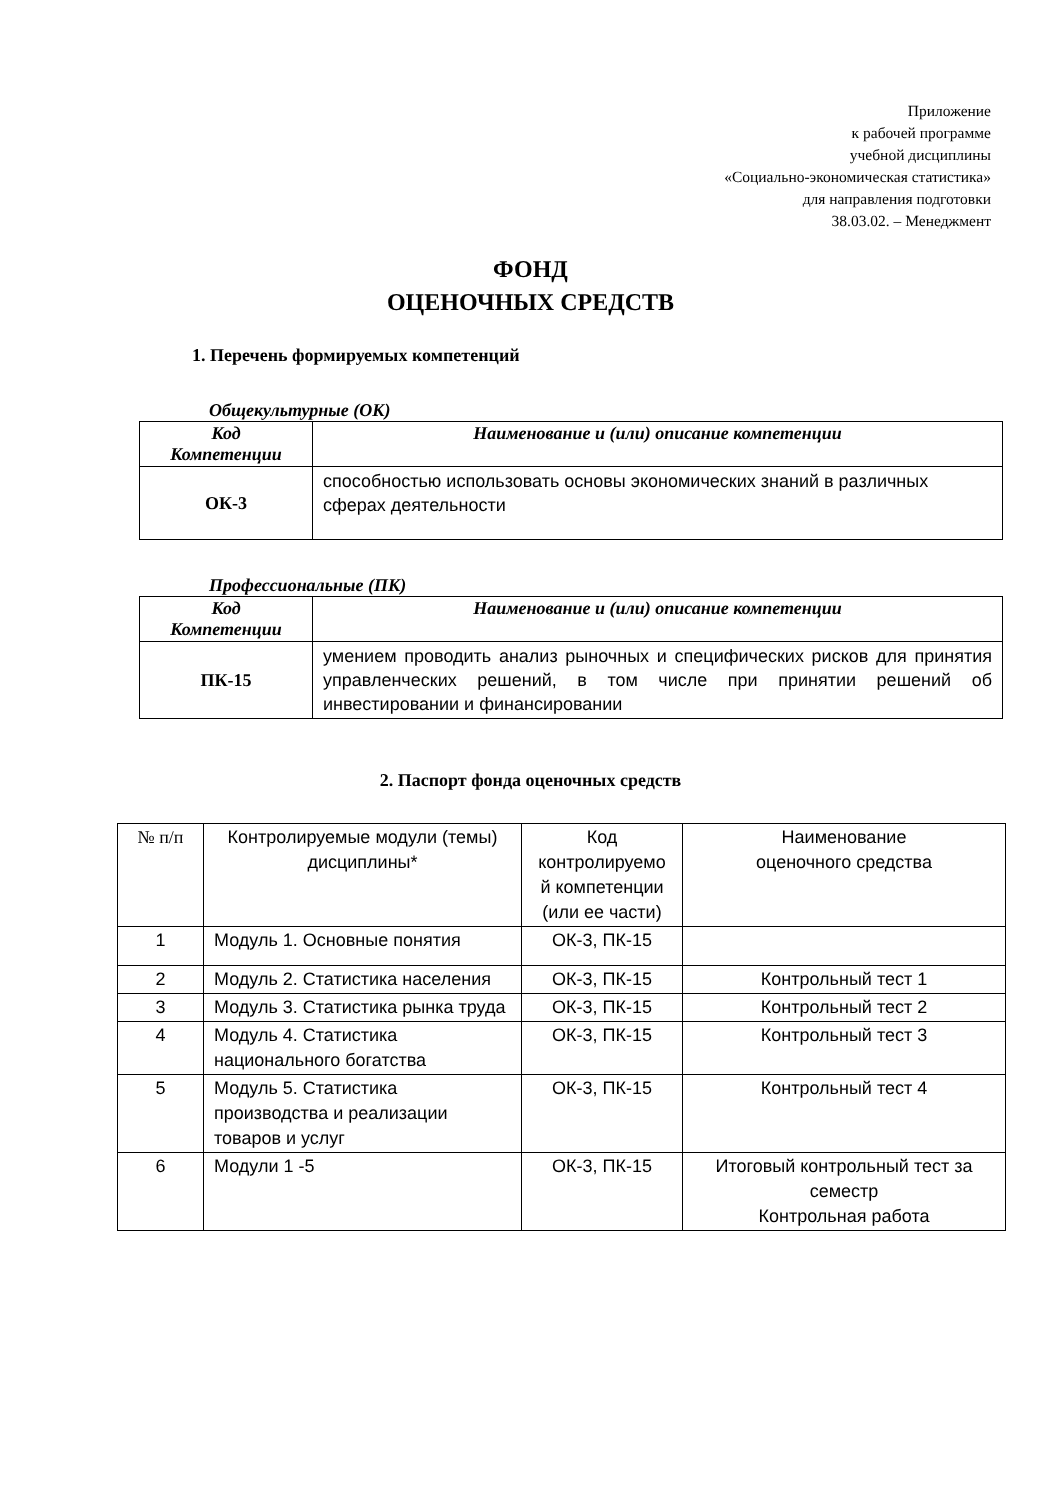Приложение
к рабочей программе
учебной дисциплины
«Социально-экономическая статистика»
для направления подготовки
38.03.02. – Менеджмент
ФОНД
ОЦЕНОЧНЫХ СРЕДСТВ
1. Перечень формируемых компетенций
Общекультурные (ОК)
| Код Компетенции | Наименование и (или) описание компетенции |
| --- | --- |
| ОК-3 | способностью использовать основы экономических знаний в различных сферах деятельности |
Профессиональные (ПК)
| Код Компетенции | Наименование и (или) описание компетенции |
| --- | --- |
| ПК-15 | умением проводить анализ рыночных и специфических рисков для принятия управленческих решений, в том числе при принятии решений об инвестировании и финансировании |
2. Паспорт фонда оценочных средств
| № п/п | Контролируемые модули (темы) дисциплины* | Код контролируемо й компетенции (или ее части) | Наименование оценочного средства |
| 1 | Модуль 1. Основные понятия | ОК-3, ПК-15 | |
| 2 | Модуль 2. Статистика населения | ОК-3, ПК-15 | Контрольный тест 1 |
| 3 | Модуль 3. Статистика рынка труда | ОК-3, ПК-15 | Контрольный тест 2 |
| 4 | Модуль 4. Статистика национального богатства | ОК-3, ПК-15 | Контрольный тест 3 |
| 5 | Модуль 5. Статистика производства и реализации товаров и услуг | ОК-3, ПК-15 | Контрольный тест 4 |
| 6 | Модули 1 -5 | ОК-3, ПК-15 | Итоговый контрольный тест за семестр Контрольная работа |